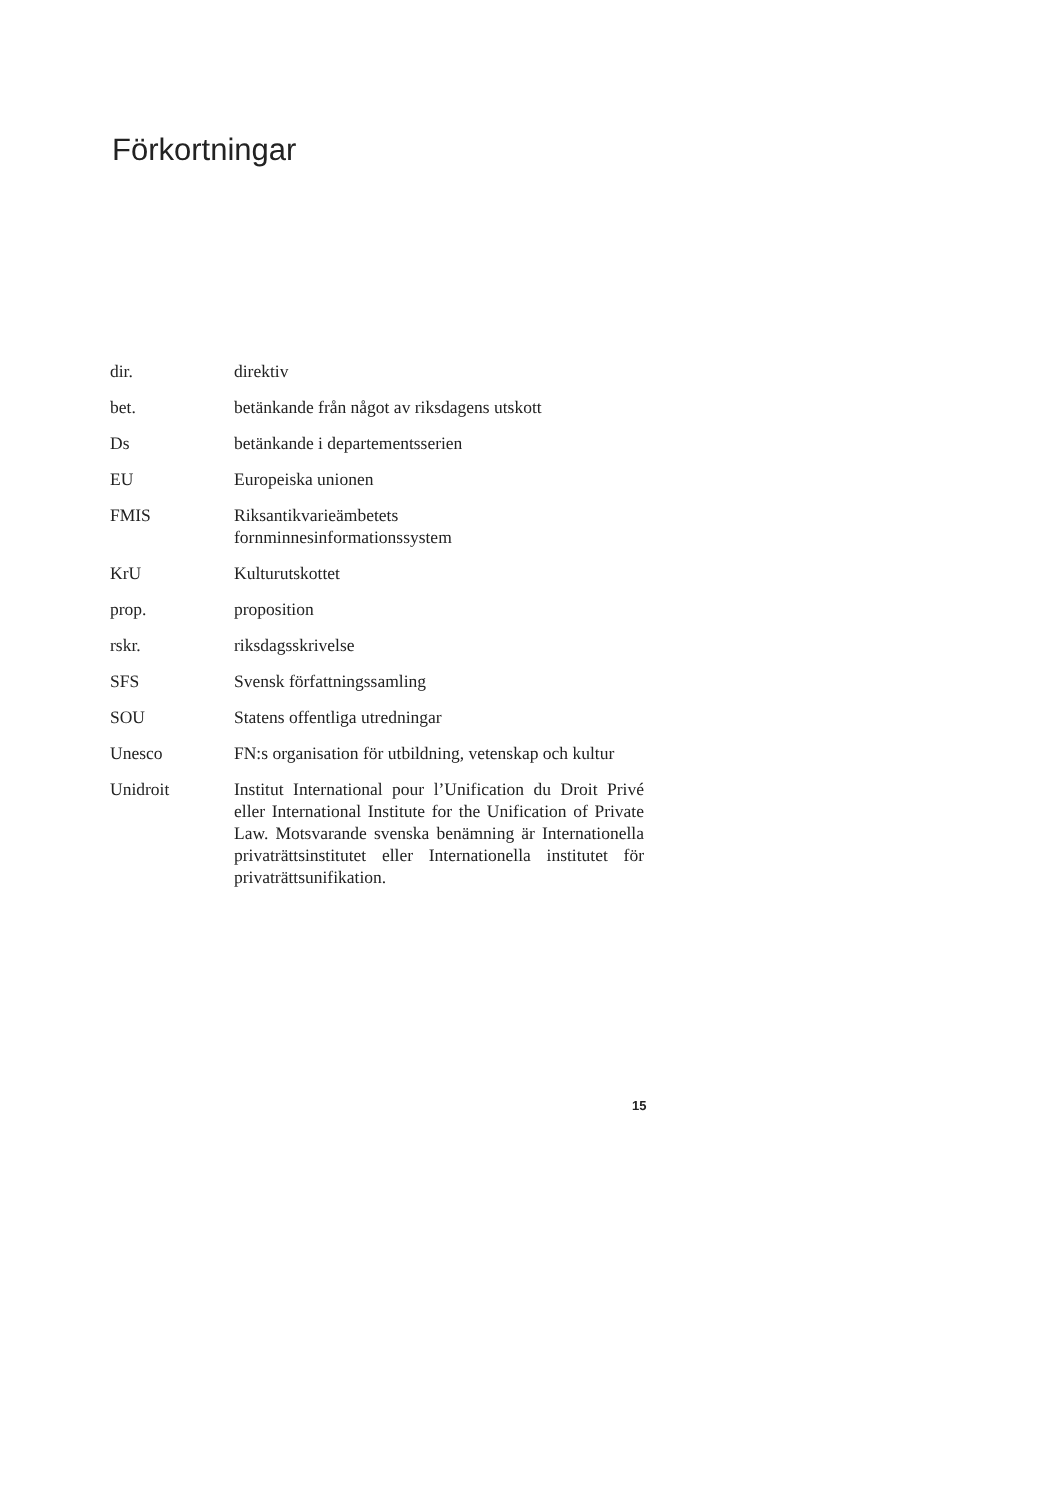Förkortningar
| dir. | direktiv |
| bet. | betänkande från något av riksdagens utskott |
| Ds | betänkande i departementsserien |
| EU | Europeiska unionen |
| FMIS | Riksantikvarieämbetets fornminnesinformationssystem |
| KrU | Kulturutskottet |
| prop. | proposition |
| rskr. | riksdagsskrivelse |
| SFS | Svensk författningssamling |
| SOU | Statens offentliga utredningar |
| Unesco | FN:s organisation för utbildning, vetenskap och kultur |
| Unidroit | Institut International pour l’Unification du Droit Privé eller International Institute for the Unification of Private Law. Motsvarande svenska benämning är Internationella privaträttsinstitutet eller Internationella institutet för privaträttsunifikation. |
15